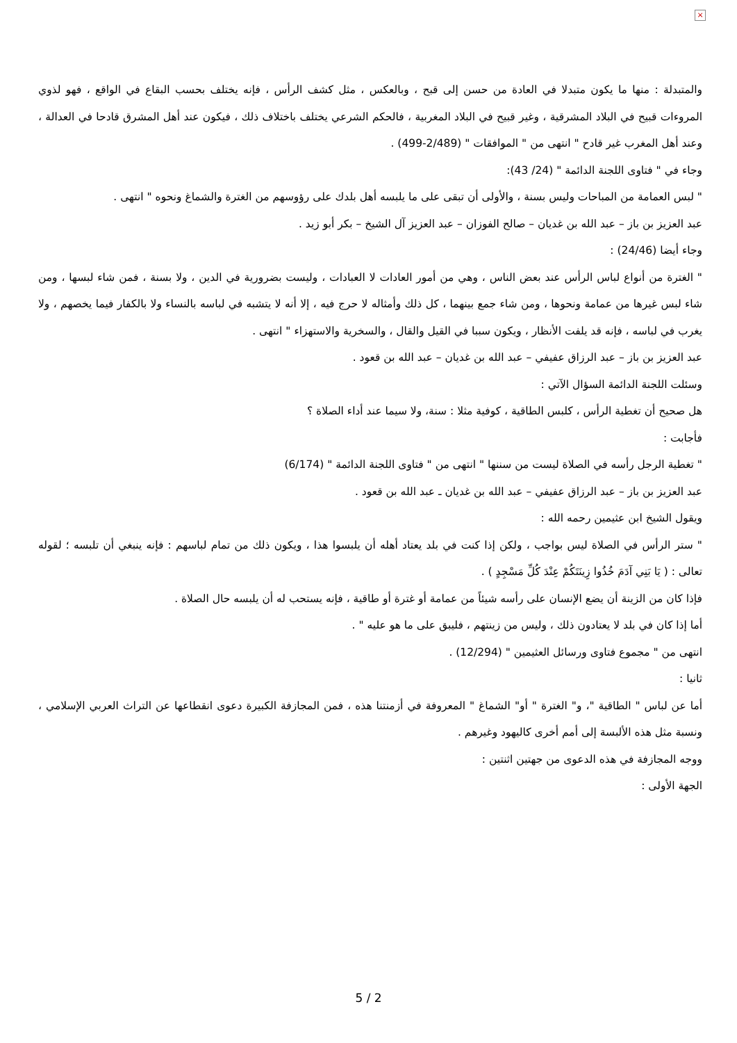×
والمتبدلة : منها ما يكون متبدلا في العادة من حسن إلى قبح ، وبالعكس ، مثل كشف الرأس ، فإنه يختلف بحسب البقاع في الواقع ، فهو لذوي المروءات قبيح في البلاد المشرقية ، وغير قبيح في البلاد المغربية ، فالحكم الشرعي يختلف باختلاف ذلك ، فيكون عند أهل المشرق قادحا في العدالة ، وعند أهل المغرب غير قادح " انتهى من " الموافقات " (2/489-499) .
وجاء في " فتاوى اللجنة الدائمة " (24/ 43):
" لبس العمامة من المباحات وليس بسنة ، والأولى أن تبقى على ما يلبسه أهل بلدك على رؤوسهم من الغترة والشماغ ونحوه " انتهى .
عبد العزيز بن باز – عبد الله بن غديان – صالح الفوزان – عبد العزيز آل الشيخ – بكر أبو زيد .
وجاء أيضا (24/46) :
" الغترة من أنواع لباس الرأس عند بعض الناس ، وهي من أمور العادات لا العبادات ، وليست بضرورية في الدين ، ولا بسنة ، فمن شاء لبسها ، ومن شاء لبس غيرها من عمامة ونحوها ، ومن شاء جمع بينهما ، كل ذلك وأمثاله لا حرج فيه ، إلا أنه لا يتشبه في لباسه بالنساء ولا بالكفار فيما يخصهم ، ولا يغرب في لباسه ، فإنه قد يلفت الأنظار ، ويكون سببا في القيل والقال ، والسخرية والاستهزاء " انتهى .
عبد العزيز بن باز – عبد الرزاق عفيفي – عبد الله بن غديان – عبد الله بن قعود .
وسئلت اللجنة الدائمة السؤال الآتي :
هل صحيح أن تغطية الرأس ، كلبس الطاقية ، كوفية مثلا : سنة، ولا سيما عند أداء الصلاة ؟
فأجابت :
" تغطية الرجل رأسه في الصلاة ليست من سننها " انتهى من " فتاوى اللجنة الدائمة " (6/174)
عبد العزيز بن باز – عبد الرزاق عفيفي – عبد الله بن غديان ـ عبد الله بن قعود .
ويقول الشيخ ابن عثيمين رحمه الله :
" ستر الرأس في الصلاة ليس بواجب ، ولكن إذا كنت في بلد يعتاد أهله أن يلبسوا هذا ، ويكون ذلك من تمام لباسهم : فإنه ينبغي أن تلبسه ؛ لقوله تعالى : ( يَا بَنِي آدَمَ خُذُوا زِينَتَكُمْ عِنْدَ كُلِّ مَسْجِدٍ ) .
فإذا كان من الزينة أن يضع الإنسان على رأسه شيئاً من عمامة أو غترة أو طاقية ، فإنه يستحب له أن يلبسه حال الصلاة .
أما إذا كان في بلد لا يعتادون ذلك ، وليس من زينتهم ، فليبق على ما هو عليه " .
انتهى من " مجموع فتاوى ورسائل العثيمين " (12/294) .
ثانيا :
أما عن لباس " الطاقية "، و" الغترة " أو" الشماغ " المعروفة في أزمنتنا هذه ، فمن المجازفة الكبيرة دعوى انقطاعها عن التراث العربي الإسلامي ، ونسبة مثل هذه الألبسة إلى أمم أخرى كاليهود وغيرهم .
ووجه المجازفة في هذه الدعوى من جهتين اثنتين :
الجهة الأولى :
5 / 2